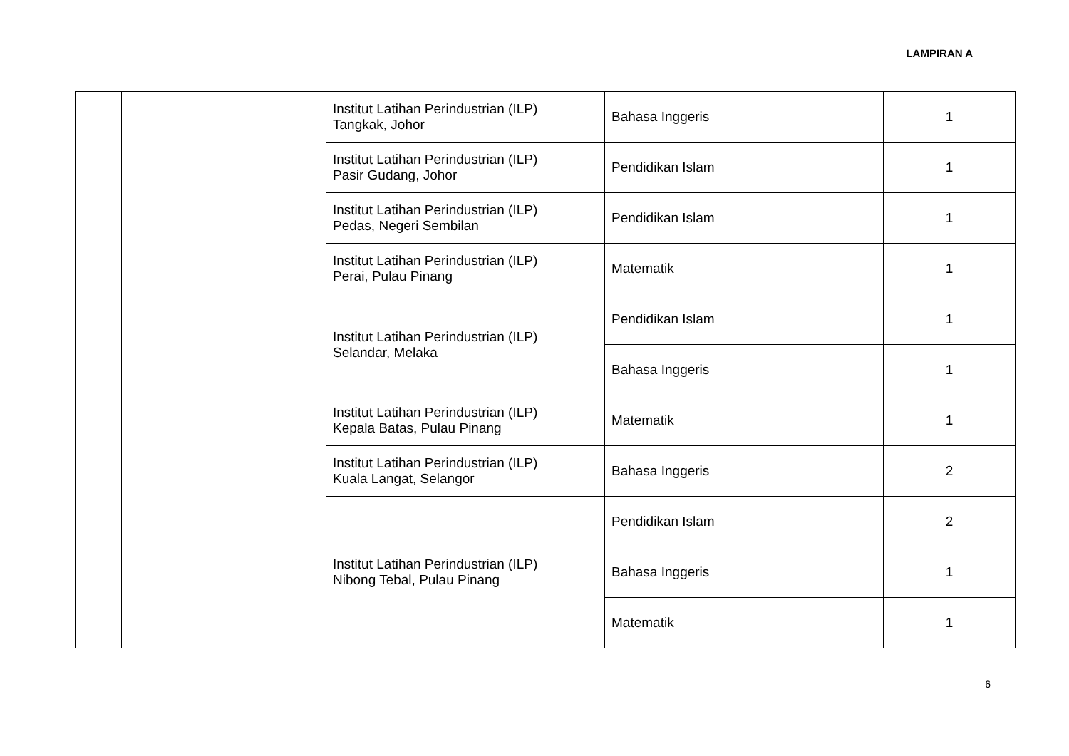LAMPIRAN A
| | | Institut Latihan Perindustrian (ILP) Tangkak, Johor | Bahasa Inggeris | 1 |
| | | Institut Latihan Perindustrian (ILP) Pasir Gudang, Johor | Pendidikan Islam | 1 |
| | | Institut Latihan Perindustrian (ILP) Pedas, Negeri Sembilan | Pendidikan Islam | 1 |
| | | Institut Latihan Perindustrian (ILP) Perai, Pulau Pinang | Matematik | 1 |
| | | Institut Latihan Perindustrian (ILP) Selandar, Melaka | Pendidikan Islam | 1 |
| | | | Bahasa Inggeris | 1 |
| | | Institut Latihan Perindustrian (ILP) Kepala Batas, Pulau Pinang | Matematik | 1 |
| | | Institut Latihan Perindustrian (ILP) Kuala Langat, Selangor | Bahasa Inggeris | 2 |
| | | Institut Latihan Perindustrian (ILP) Nibong Tebal, Pulau Pinang | Pendidikan Islam | 2 |
| | | | Bahasa Inggeris | 1 |
| | | | Matematik | 1 |
6